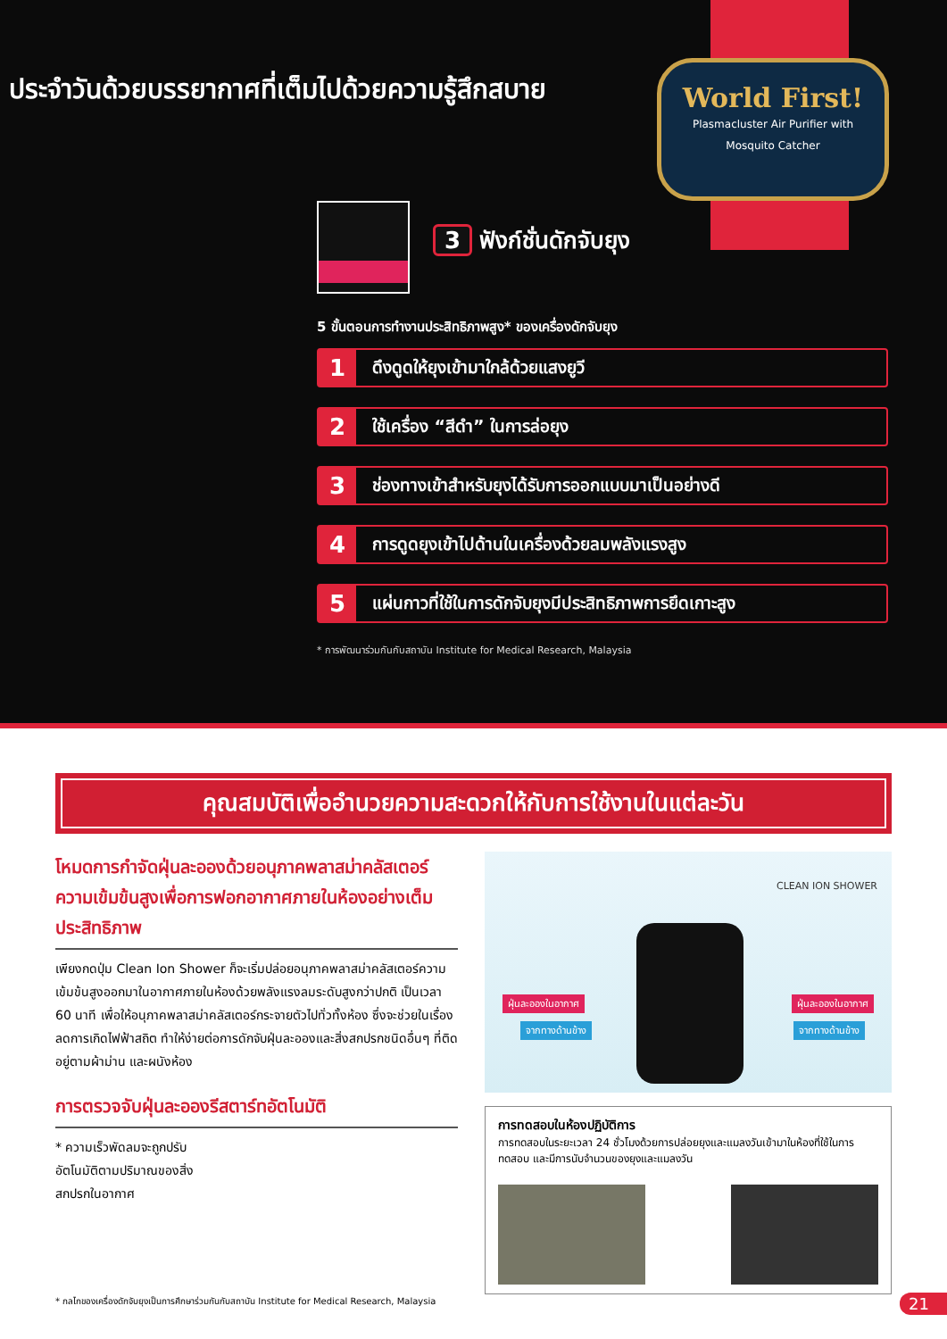ประจำวันด้วยบรรยากาศที่เต็มไปด้วยความรู้สึกสบาย
World First!
Plasmacluster Air Purifier with
Mosquito Catcher
3 ฟังก์ชั่นดักจับยุง
5 ขั้นตอนการทำงานประสิทธิภาพสูง* ของเครื่องดักจับยุง
1 ดึงดูดให้ยุงเข้ามาใกล้ด้วยแสงยูวี
2 ใช้เครื่อง “สีดำ” ในการล่อยุง
3 ช่องทางเข้าสำหรับยุงได้รับการออกแบบมาเป็นอย่างดี
4 การดูดยุงเข้าไปด้านในเครื่องด้วยลมพลังแรงสูง
5 แผ่นกาวที่ใช้ในการดักจับยุงมีประสิทธิภาพการยึดเกาะสูง
* การพัฒนาร่วมกันกับสถาบัน Institute for Medical Research, Malaysia
คุณสมบัติเพื่ออำนวยความสะดวกให้กับการใช้งานในแต่ละวัน
โหมดการกำจัดฝุ่นละอองด้วยอนุภาคพลาสม่าคลัสเตอร์ความเข้มข้นสูงเพื่อการฟอกอากาศภายในห้องอย่างเต็มประสิทธิภาพ
เพียงกดปุ่ม Clean Ion Shower ก็จะเริ่มปล่อยอนุภาคพลาสม่าคลัสเตอร์ความเข้มข้นสูงออกมาในอากาศภายในห้องด้วยพลังแรงลมระดับสูงกว่าปกติ เป็นเวลา 60 นาที เพื่อให้อนุภาคพลาสม่าคลัสเตอร์กระจายตัวไปทั่วทั้งห้อง ซึ่งจะช่วยในเรื่องลดการเกิดไฟฟ้าสถิต ทำให้ง่ายต่อการดักจับฝุ่นละอองและสิ่งสกปรกชนิดอื่นๆ ที่ติดอยู่ตามผ้าม่าน และผนังห้อง
การตรวจจับฝุ่นละอองรีสตาร์ทอัตโนมัติ
* ความเร็วพัดลมจะถูกปรับอัตโนมัติตามปริมาณของสิ่งสกปรกในอากาศ
* กลไกของเครื่องดักจับยุงเป็นการศึกษาร่วมกันกับสถาบัน Institute for Medical Research, Malaysia
CLEAN ION SHOWER
ฝุ่นละอองในอากาศ
จากทางด้านข้าง
ฝุ่นละอองในอากาศ
จากทางด้านข้าง
การทดสอบในห้องปฏิบัติการ
การทดสอบในระยะเวลา 24 ชั่วโมงด้วยการปล่อยยุงและแมลงวันเข้ามาในห้องที่ใช้ในการทดสอบ และมีการนับจำนวนของยุงและแมลงวัน
21